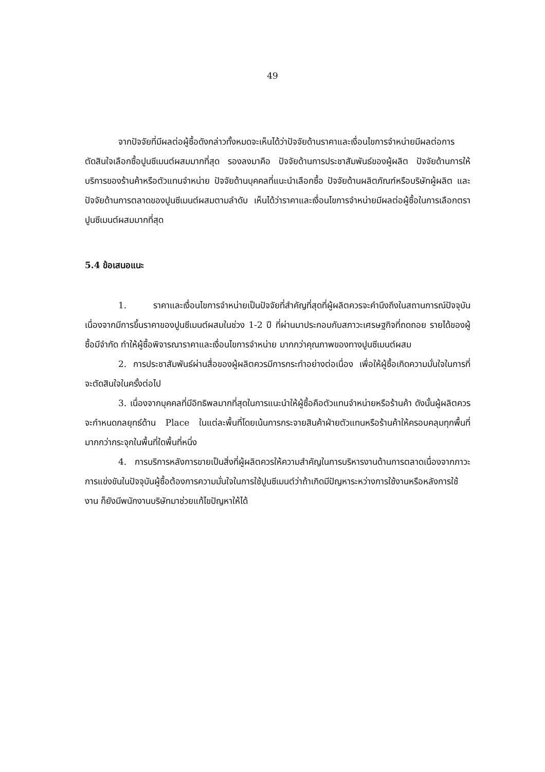49
จากปัจจัยที่มีผลต่อผู้ซื้อดังกล่าวทั้งหมดจะเห็นได้ว่าปัจจัยด้านราคาและเงื่อนไขการจำหน่ายมีผลต่อการตัดสินใจเลือกซื้อปูนซีเมนต์ผสมมากที่สุด รองลงมาคือ ปัจจัยด้านการประชาสัมพันธ์ของผู้ผลิต ปัจจัยด้านการให้บริการของร้านค้าหรือตัวแทนจำหน่าย ปัจจัยด้านบุคคลที่แนะนำเลือกซื้อ ปัจจัยด้านผลิตภัณฑ์หรือบริษัทผู้ผลิต และปัจจัยด้านการตลาดของปูนซีเมนต์ผสมตามลำดับ เห็นได้ว่าราคาและเงื่อนไขการจำหน่ายมีผลต่อผู้ซื้อในการเลือกตราปูนซีเมนต์ผสมมากที่สุด
5.4 ข้อเสนอแนะ
1. ราคาและเงื่อนไขการจำหน่ายเป็นปัจจัยที่สำคัญที่สุดที่ผู้ผลิตควรจะคำนึงถึงในสถานการณ์ปัจจุบัน เนื่องจากมีการขึ้นราคาของปูนซีเมนต์ผสมในช่วง 1-2 ปี ที่ผ่านมาประกอบกับสภาวะเศรษฐกิจที่ถดถอย รายได้ของผู้ซื้อมีจำกัด ทำให้ผู้ซื้อพิจารณาราคาและเงื่อนไขการจำหน่าย มากกว่าคุณภาพของทางปูนซีเมนต์ผสม
2. การประชาสัมพันธ์ผ่านสื่อของผู้ผลิตควรมีการกระทำอย่างต่อเนื่อง เพื่อให้ผู้ซื้อเกิดความมั่นใจในการที่จะตัดสินใจในครั้งต่อไป
3. เนื่องจากบุคคลที่มีอิทธิพลมากที่สุดในการแนะนำให้ผู้ซื้อคือตัวแทนจำหน่ายหรือร้านค้า ดังนั้นผู้ผลิตควรจะกำหนดกลยุทธ์ด้าน Place ในแต่ละพื้นที่โดยเน้นการกระจายสินค้าฝ่ายตัวแทนหรือร้านค้าให้ครอบคลุมทุกพื้นที่ มากกว่ากระจุกในพื้นที่ใดพื้นที่หนึ่ง
4. การบริการหลังการขายเป็นสิ่งที่ผู้ผลิตควรให้ความสำคัญในการบริหารงานด้านการตลาดเนื่องจากภาวะการแข่งขันในปัจจุบันผู้ซื้อต้องการความมั่นใจในการใช้ปูนซีเมนต์ว่าถ้าเกิดมีปัญหาระหว่างการใช้งานหรือหลังการใช้งาน ก็ยังมีพนักงานบริษัทมาช่วยแก้ไขปัญหาให้ได้